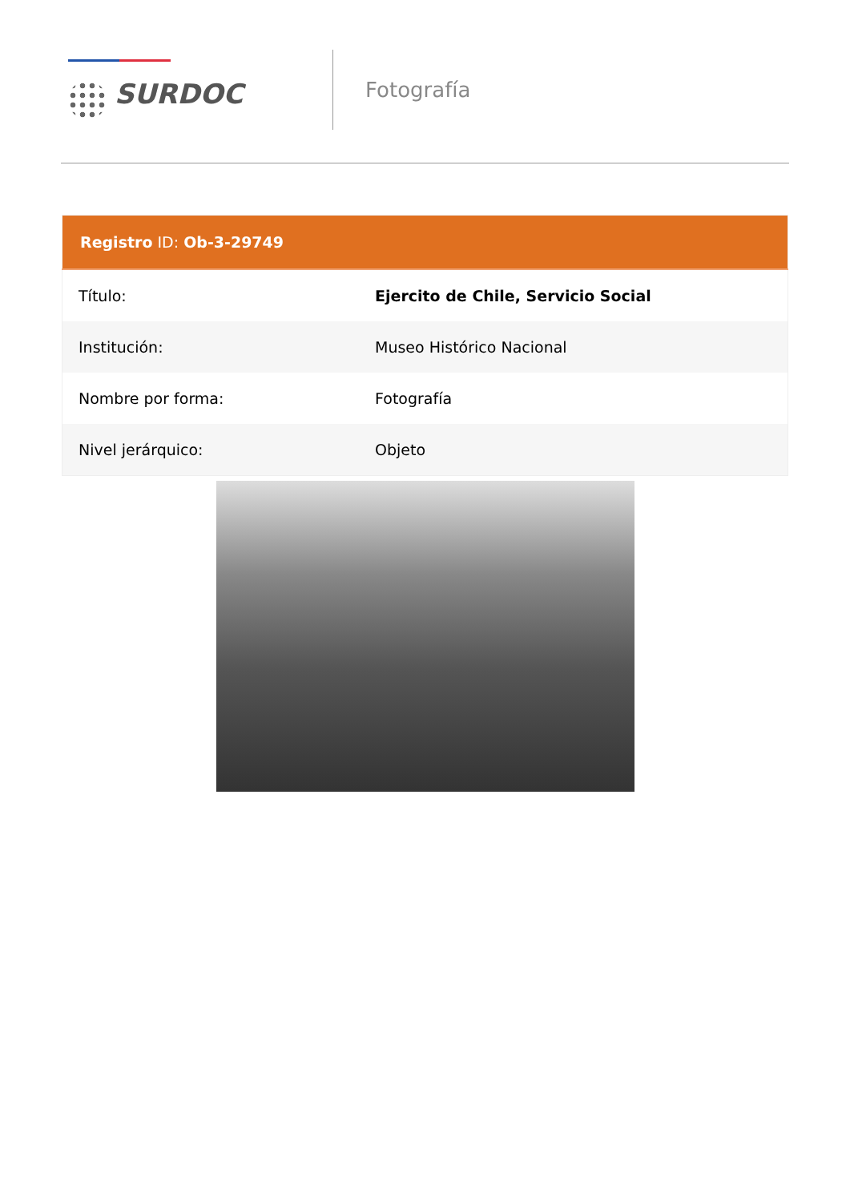SURDOC
Fotografía
| Registro ID: Ob-3-29749 | |
| --- | --- |
| Título: | Ejercito de Chile, Servicio Social |
| Institución: | Museo Histórico Nacional |
| Nombre por forma: | Fotografía |
| Nivel jerárquico: | Objeto |